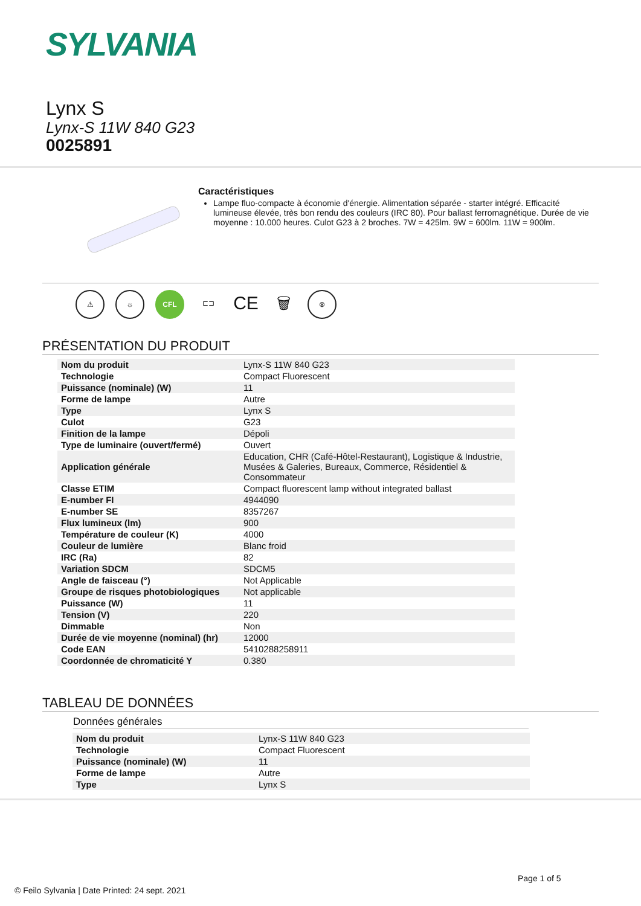SYLVANIA
Lynx S
Lynx-S 11W 840 G23
0025891
Caractéristiques
Lampe fluo-compacte à économie d'énergie. Alimentation séparée - starter intégré. Efficacité lumineuse élevée, très bon rendu des couleurs (IRC 80). Pour ballast ferromagnétique. Durée de vie moyenne : 10.000 heures. Culot G23 à 2 broches. 7W = 425lm. 9W = 600lm. 11W = 900lm.
⚠ ☼ CFL ⊏⊐
CE
🗑
⊗
PRÉSENTATION DU PRODUIT
| Nom du produit | Lynx-S 11W 840 G23 |
| Technologie | Compact Fluorescent |
| Puissance (nominale) (W) | 11 |
| Forme de lampe | Autre |
| Type | Lynx S |
| Culot | G23 |
| Finition de la lampe | Dépoli |
| Type de luminaire (ouvert/fermé) | Ouvert |
| Application générale | Education, CHR (Café-Hôtel-Restaurant), Logistique & Industrie, Musées & Galeries, Bureaux, Commerce, Résidentiel & Consommateur |
| Classe ETIM | Compact fluorescent lamp without integrated ballast |
| E-number FI | 4944090 |
| E-number SE | 8357267 |
| Flux lumineux (lm) | 900 |
| Température de couleur (K) | 4000 |
| Couleur de lumière | Blanc froid |
| IRC (Ra) | 82 |
| Variation SDCM | SDCM5 |
| Angle de faisceau (°) | Not Applicable |
| Groupe de risques photobiologiques | Not applicable |
| Puissance (W) | 11 |
| Tension (V) | 220 |
| Dimmable | Non |
| Durée de vie moyenne (nominal) (hr) | 12000 |
| Code EAN | 5410288258911 |
| Coordonnée de chromaticité Y | 0.380 |
TABLEAU DE DONNÉES
Données générales
| Nom du produit | Lynx-S 11W 840 G23 |
| Technologie | Compact Fluorescent |
| Puissance (nominale) (W) | 11 |
| Forme de lampe | Autre |
| Type | Lynx S |
Page 1 of 5
© Feilo Sylvania | Date Printed: 24 sept. 2021